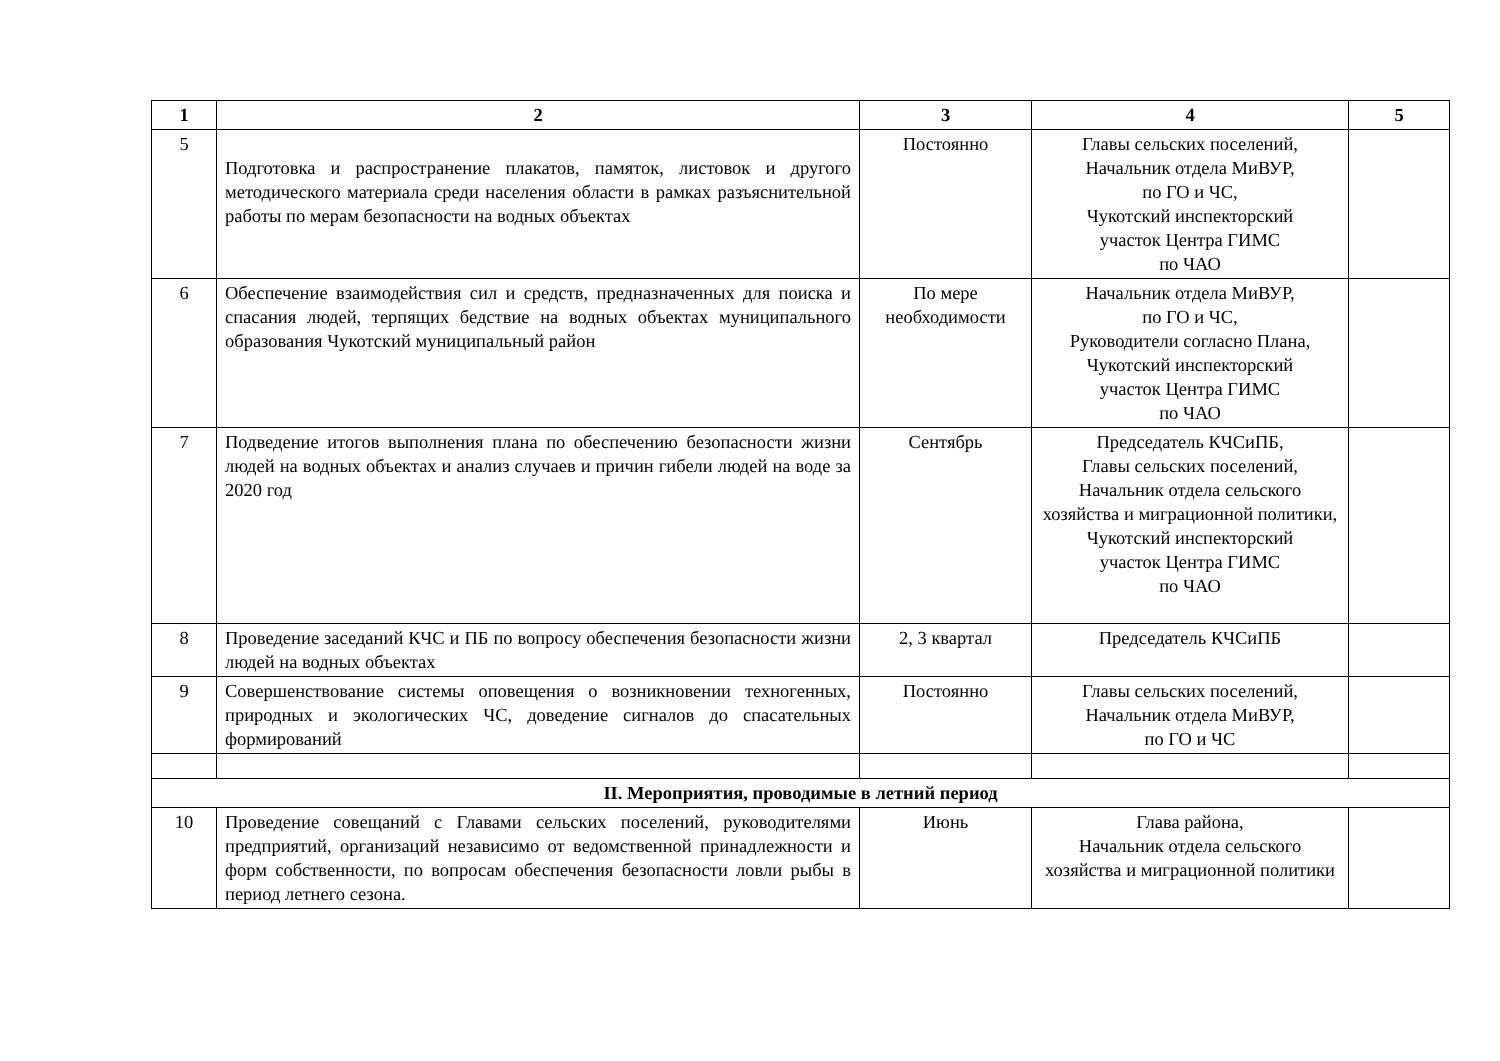| 1 | 2 | 3 | 4 | 5 |
| --- | --- | --- | --- | --- |
| 5 | Подготовка и распространение плакатов, памяток, листовок и другого методического материала среди населения области в рамках разъяснительной работы по мерам безопасности на водных объектах | Постоянно | Главы сельских поселений, Начальник отдела МиВУР, по ГО и ЧС, Чукотский инспекторский участок Центра ГИМС по ЧАО | |
| 6 | Обеспечение взаимодействия сил и средств, предназначенных для поиска и спасания людей, терпящих бедствие на водных объектах муниципального образования Чукотский муниципальный район | По мере необходимости | Начальник отдела МиВУР, по ГО и ЧС, Руководители согласно Плана, Чукотский инспекторский участок Центра ГИМС по ЧАО | |
| 7 | Подведение итогов выполнения плана по обеспечению безопасности жизни людей на водных объектах и анализ случаев и причин гибели людей на воде за 2020 год | Сентябрь | Председатель КЧСиПБ, Главы сельских поселений, Начальник отдела сельского хозяйства и миграционной политики, Чукотский инспекторский участок Центра ГИМС по ЧАО | |
| 8 | Проведение заседаний КЧС и ПБ по вопросу обеспечения безопасности жизни людей на водных объектах | 2, 3 квартал | Председатель КЧСиПБ | |
| 9 | Совершенствование системы оповещения о возникновении техногенных, природных и экологических ЧС, доведение сигналов до спасательных формирований | Постоянно | Главы сельских поселений, Начальник отдела МиВУР, по ГО и ЧС | |
| II. Мероприятия, проводимые в летний период | | | | |
| 10 | Проведение совещаний с Главами сельских поселений, руководителями предприятий, организаций независимо от ведомственной принадлежности и форм собственности, по вопросам обеспечения безопасности ловли рыбы в период летнего сезона. | Июнь | Глава района, Начальник отдела сельского хозяйства и миграционной политики | |